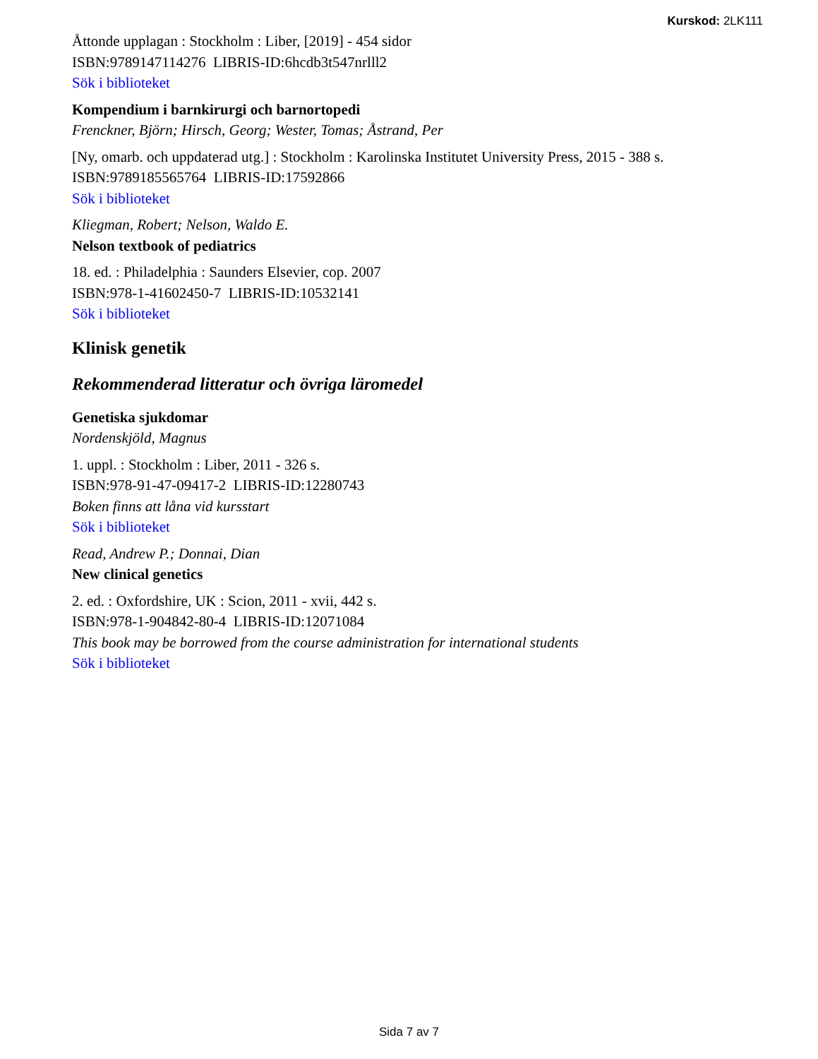Kurskod: 2LK111
Åttonde upplagan : Stockholm : Liber, [2019] - 454 sidor
ISBN:9789147114276 LIBRIS-ID:6hcdb3t547nrlll2
Sök i biblioteket
Kompendium i barnkirurgi och barnortopedi
Frenckner, Björn; Hirsch, Georg; Wester, Tomas; Åstrand, Per
[Ny, omarb. och uppdaterad utg.] : Stockholm : Karolinska Institutet University Press, 2015 - 388 s.
ISBN:9789185565764 LIBRIS-ID:17592866
Sök i biblioteket
Kliegman, Robert; Nelson, Waldo E.
Nelson textbook of pediatrics
18. ed. : Philadelphia : Saunders Elsevier, cop. 2007
ISBN:978-1-41602450-7 LIBRIS-ID:10532141
Sök i biblioteket
Klinisk genetik
Rekommenderad litteratur och övriga läromedel
Genetiska sjukdomar
Nordenskjöld, Magnus
1. uppl. : Stockholm : Liber, 2011 - 326 s.
ISBN:978-91-47-09417-2 LIBRIS-ID:12280743
Boken finns att låna vid kursstart
Sök i biblioteket
Read, Andrew P.; Donnai, Dian
New clinical genetics
2. ed. : Oxfordshire, UK : Scion, 2011 - xvii, 442 s.
ISBN:978-1-904842-80-4 LIBRIS-ID:12071084
This book may be borrowed from the course administration for international students
Sök i biblioteket
Sida 7 av 7